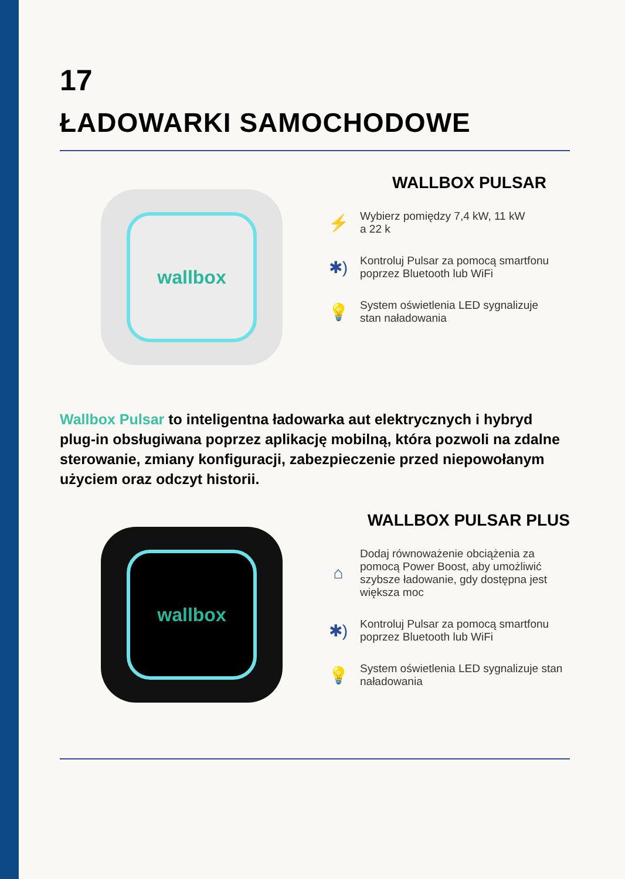17
ŁADOWARKI SAMOCHODOWE
wallbox
WALLBOX PULSAR
⚡
Wybierz pomiędzy 7,4 kW, 11 kW
a 22 k
✱)
Kontroluj Pulsar za pomocą smartfonu
poprzez Bluetooth lub WiFi
💡
System oświetlenia LED sygnalizuje
stan naładowania
Wallbox Pulsar to inteligentna ładowarka aut elektrycznych i hybryd plug-in obsługiwana poprzez aplikację mobilną, która pozwoli na zdalne sterowanie, zmiany konfiguracji, zabezpieczenie przed niepowołanym użyciem oraz odczyt historii.
wallbox
WALLBOX PULSAR PLUS
⌂
Dodaj równoważenie obciążenia za
pomocą Power Boost, aby umożliwić
szybsze ładowanie, gdy dostępna jest
większa moc
✱)
Kontroluj Pulsar za pomocą smartfonu
poprzez Bluetooth lub WiFi
💡
System oświetlenia LED sygnalizuje stan
naładowania